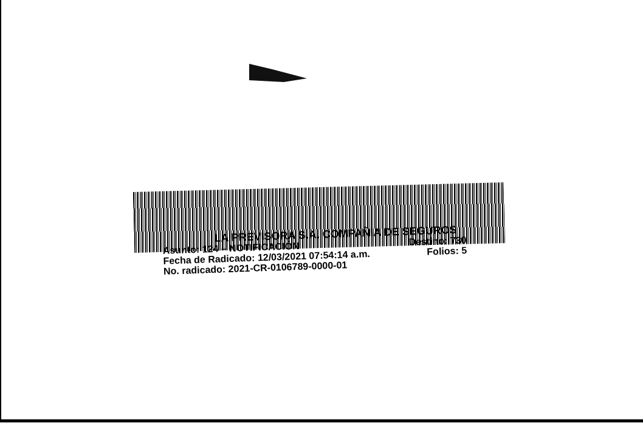LA PREVISORA S.A. COMPAÑIA DE SEGUROS
Asunto: 124 – NOTIFICACIÓN Destino: 730
Fecha de Radicado: 12/03/2021 07:54:14 a.m. Folios: 5
No. radicado: 2021-CR-0106789-0000-01